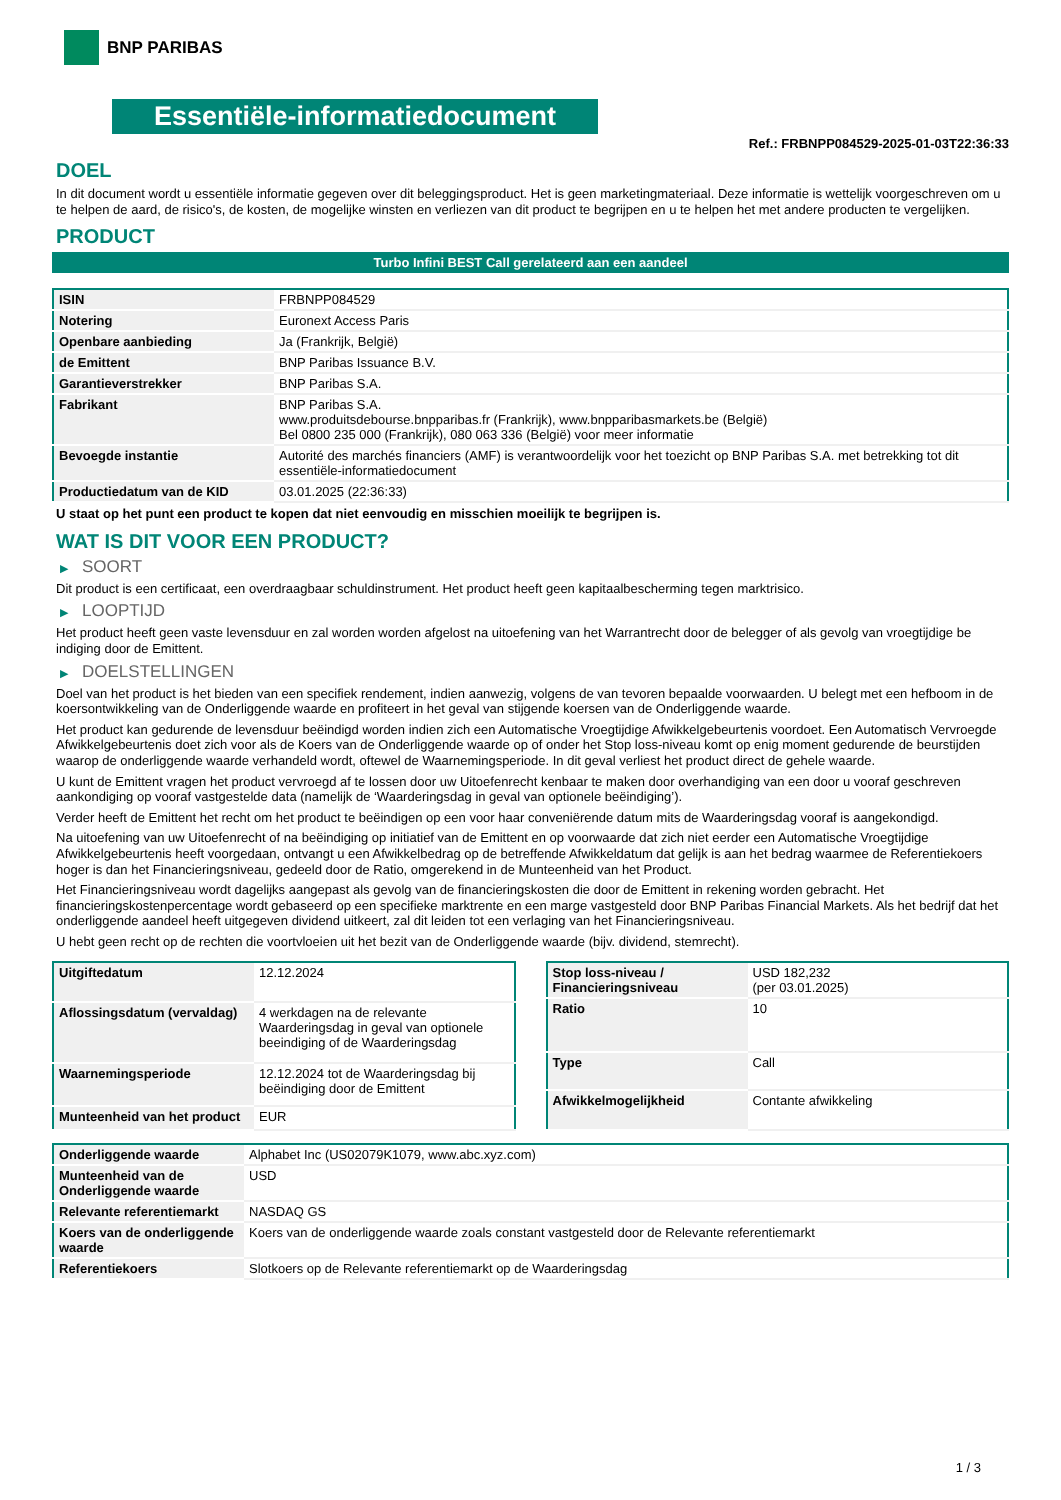BNP PARIBAS
Essentiële-informatiedocument
Ref.: FRBNPP084529-2025-01-03T22:36:33
DOEL
In dit document wordt u essentiële informatie gegeven over dit beleggingsproduct. Het is geen marketingmateriaal. Deze informatie is wettelijk voorgeschreven om u te helpen de aard, de risico's, de kosten, de mogelijke winsten en verliezen van dit product te begrijpen en u te helpen het met andere producten te vergelijken.
PRODUCT
Turbo Infini BEST Call gerelateerd aan een aandeel
| ISIN | FRBNPP084529 |
| Notering | Euronext Access Paris |
| Openbare aanbieding | Ja (Frankrijk, België) |
| de Emittent | BNP Paribas Issuance B.V. |
| Garantieverstrekker | BNP Paribas S.A. |
| Fabrikant | BNP Paribas S.A. www.produitsdebourse.bnpparibas.fr (Frankrijk), www.bnpparibasmarkets.be (België) Bel 0800 235 000 (Frankrijk), 080 063 336 (België) voor meer informatie |
| Bevoegde instantie | Autorité des marchés financiers (AMF) is verantwoordelijk voor het toezicht op BNP Paribas S.A. met betrekking tot dit essentiële-informatiedocument |
| Productiedatum van de KID | 03.01.2025 (22:36:33) |
U staat op het punt een product te kopen dat niet eenvoudig en misschien moeilijk te begrijpen is.
WAT IS DIT VOOR EEN PRODUCT?
▶ SOORT
Dit product is een certificaat, een overdraagbaar schuldinstrument. Het product heeft geen kapitaalbescherming tegen marktrisico.
▶ LOOPTIJD
Het product heeft geen vaste levensduur en zal worden worden afgelost na uitoefening van het Warrantrecht door de belegger of als gevolg van vroegtijdige be indiging door de Emittent.
▶ DOELSTELLINGEN
Doel van het product is het bieden van een specifiek rendement, indien aanwezig, volgens de van tevoren bepaalde voorwaarden. U belegt met een hefboom in de koersontwikkeling van de Onderliggende waarde en profiteert in het geval van stijgende koersen van de Onderliggende waarde.
Het product kan gedurende de levensduur beëindigd worden indien zich een Automatische Vroegtijdige Afwikkelgebeurtenis voordoet. Een Automatisch Vervroegde Afwikkelgebeurtenis doet zich voor als de Koers van de Onderliggende waarde op of onder het Stop loss-niveau komt op enig moment gedurende de beurstijden waarop de onderliggende waarde verhandeld wordt, oftewel de Waarnemingsperiode. In dit geval verliest het product direct de gehele waarde.
U kunt de Emittent vragen het product vervroegd af te lossen door uw Uitoefenrecht kenbaar te maken door overhandiging van een door u vooraf geschreven aankondiging op vooraf vastgestelde data (namelijk de ‘Waarderingsdag in geval van optionele beëindiging’).
Verder heeft de Emittent het recht om het product te beëindigen op een voor haar conveniërende datum mits de Waarderingsdag vooraf is aangekondigd.
Na uitoefening van uw Uitoefenrecht of na beëindiging op initiatief van de Emittent en op voorwaarde dat zich niet eerder een Automatische Vroegtijdige Afwikkelgebeurtenis heeft voorgedaan, ontvangt u een Afwikkelbedrag op de betreffende Afwikkeldatum dat gelijk is aan het bedrag waarmee de Referentiekoers hoger is dan het Financieringsniveau, gedeeld door de Ratio, omgerekend in de Munteenheid van het Product.
Het Financieringsniveau wordt dagelijks aangepast als gevolg van de financieringskosten die door de Emittent in rekening worden gebracht. Het financieringskostenpercentage wordt gebaseerd op een specifieke marktrente en een marge vastgesteld door BNP Paribas Financial Markets. Als het bedrijf dat het onderliggende aandeel heeft uitgegeven dividend uitkeert, zal dit leiden tot een verlaging van het Financieringsniveau.
U hebt geen recht op de rechten die voortvloeien uit het bezit van de Onderliggende waarde (bijv. dividend, stemrecht).
| Uitgiftedatum | 12.12.2024 |
| Aflossingsdatum (vervaldag) | 4 werkdagen na de relevante Waarderingsdag in geval van optionele beeindiging of de Waarderingsdag |
| Waarnemingsperiode | 12.12.2024 tot de Waarderingsdag bij beëindiging door de Emittent |
| Munteenheid van het product | EUR |
| Stop loss-niveau / Financieringsniveau | USD 182,232 (per 03.01.2025) |
| Ratio | 10 |
| Type | Call |
| Afwikkelmogelijkheid | Contante afwikkeling |
| Onderliggende waarde | Alphabet Inc (US02079K1079, www.abc.xyz.com) |
| Munteenheid van de Onderliggende waarde | USD |
| Relevante referentiemarkt | NASDAQ GS |
| Koers van de onderliggende waarde | Koers van de onderliggende waarde zoals constant vastgesteld door de Relevante referentiemarkt |
| Referentiekoers | Slotkoers op de Relevante referentiemarkt op de Waarderingsdag |
1 / 3